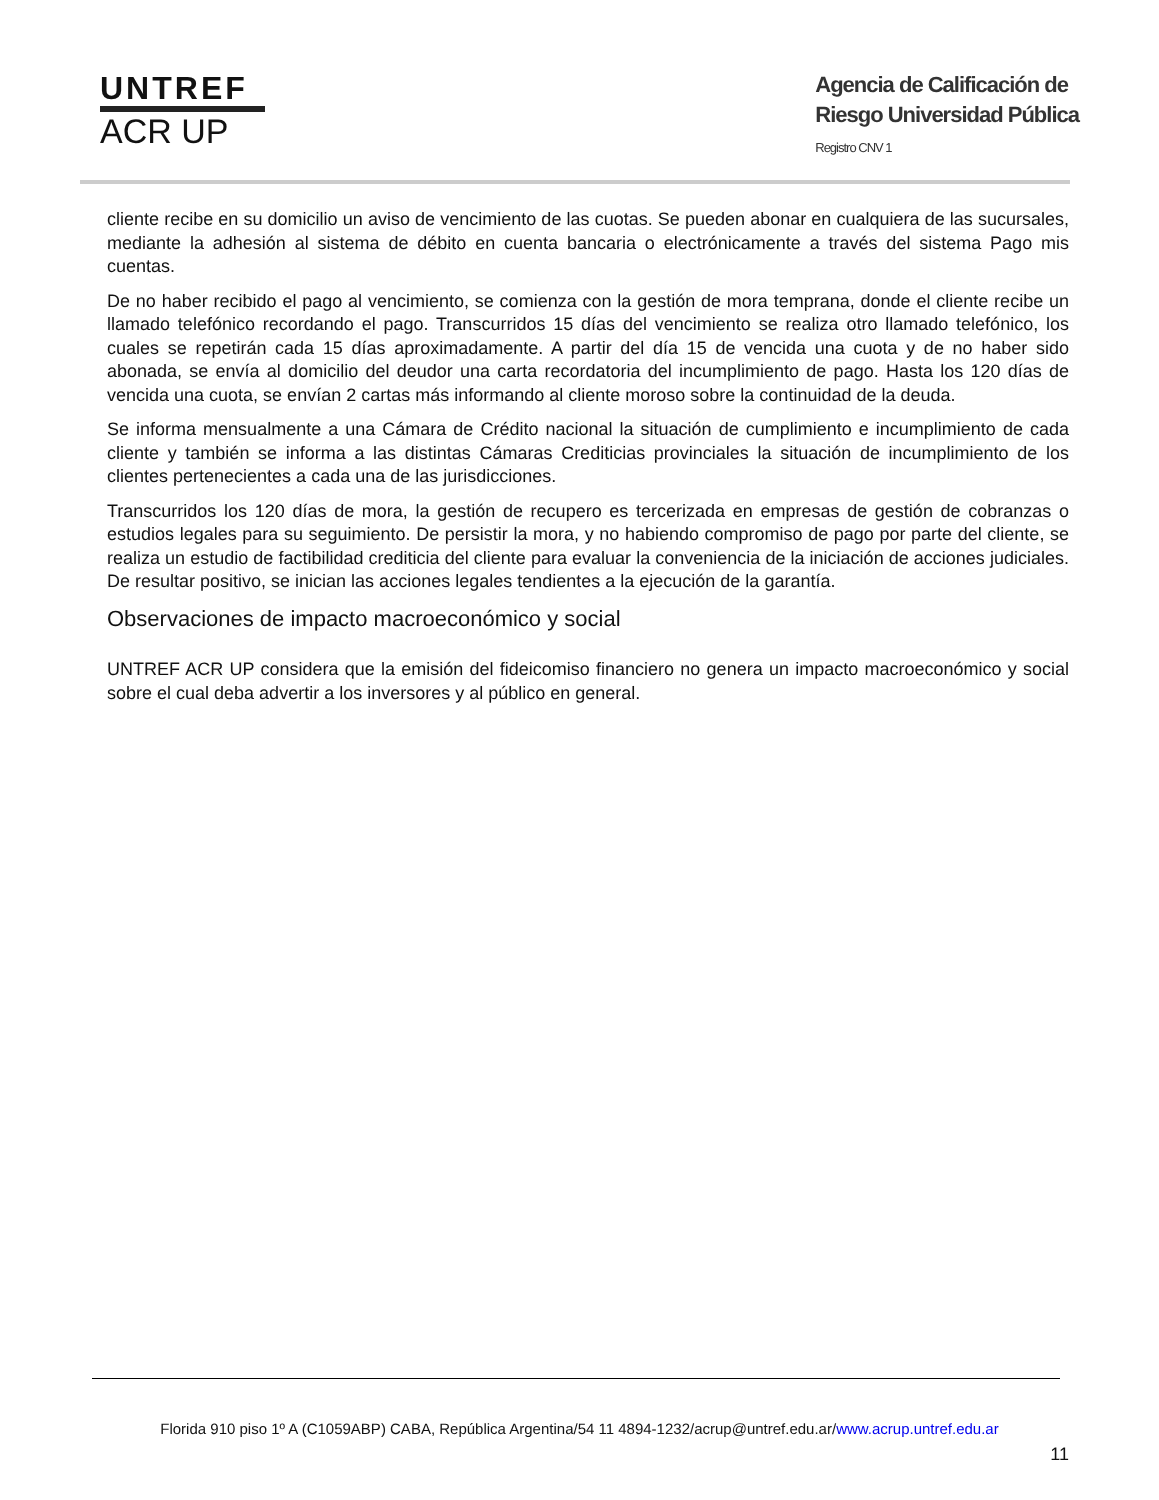UNTREF
ACR UP
Agencia de Calificación de
Riesgo Universidad Pública
Registro CNV 1
cliente recibe en su domicilio un aviso de vencimiento de las cuotas. Se pueden abonar en cualquiera de las sucursales, mediante la adhesión al sistema de débito en cuenta bancaria o electrónicamente a través del sistema Pago mis cuentas.
De no haber recibido el pago al vencimiento, se comienza con la gestión de mora temprana, donde el cliente recibe un llamado telefónico recordando el pago. Transcurridos 15 días del vencimiento se realiza otro llamado telefónico, los cuales se repetirán cada 15 días aproximadamente. A partir del día 15 de vencida una cuota y de no haber sido abonada, se envía al domicilio del deudor una carta recordatoria del incumplimiento de pago. Hasta los 120 días de vencida una cuota, se envían 2 cartas más informando al cliente moroso sobre la continuidad de la deuda.
Se informa mensualmente a una Cámara de Crédito nacional la situación de cumplimiento e incumplimiento de cada cliente y también se informa a las distintas Cámaras Crediticias provinciales la situación de incumplimiento de los clientes pertenecientes a cada una de las jurisdicciones.
Transcurridos los 120 días de mora, la gestión de recupero es tercerizada en empresas de gestión de cobranzas o estudios legales para su seguimiento. De persistir la mora, y no habiendo compromiso de pago por parte del cliente, se realiza un estudio de factibilidad crediticia del cliente para evaluar la conveniencia de la iniciación de acciones judiciales. De resultar positivo, se inician las acciones legales tendientes a la ejecución de la garantía.
Observaciones de impacto macroeconómico y social
UNTREF ACR UP considera que la emisión del fideicomiso financiero no genera un impacto macroeconómico y social sobre el cual deba advertir a los inversores y al público en general.
Florida 910 piso 1º A (C1059ABP) CABA, República Argentina/54 11 4894-1232/acrup@untref.edu.ar/www.acrup.untref.edu.ar
11